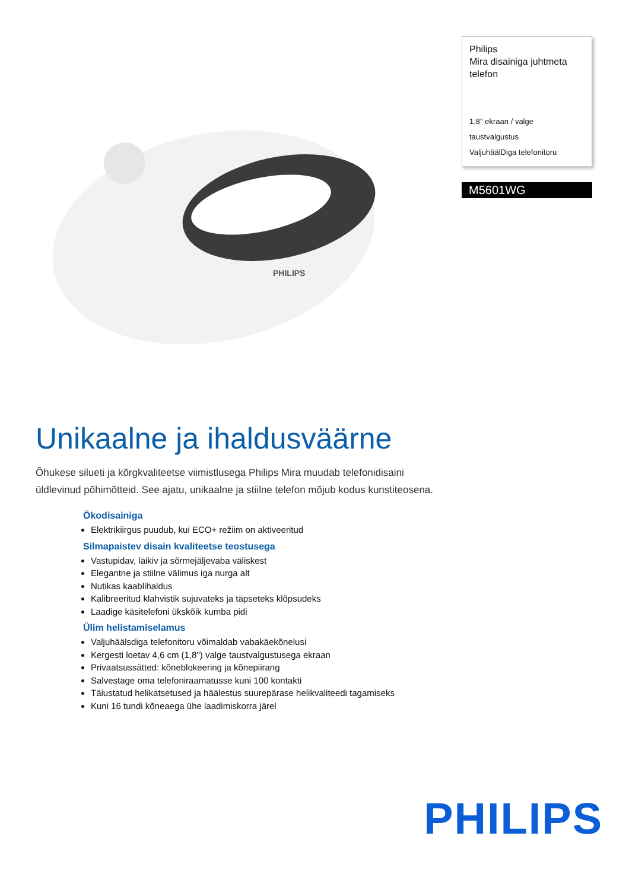PHILIPS
Philips
Mira disainiga juhtmeta telefon
1,8" ekraan / valge taustvalgustus
ValjuhäälDiga telefonitoru
M5601WG
Unikaalne ja ihaldusväärne
Õhukese silueti ja kõrgkvaliteetse viimistlusega Philips Mira muudab telefonidisaini üldlevinud põhimõtteid. See ajatu, unikaalne ja stiilne telefon mõjub kodus kunstiteosena.
Ökodisainiga
Elektrikiirgus puudub, kui ECO+ režiim on aktiveeritud
Silmapaistev disain kvaliteetse teostusega
Vastupidav, läikiv ja sõrmejäljevaba väliskest
Elegantne ja stiilne välimus iga nurga alt
Nutikas kaablihaldus
Kalibreeritud klahvistik sujuvateks ja täpseteks klõpsudeks
Laadige käsitelefoni ükskõik kumba pidi
Ülim helistamiselamus
Valjuhäälsdiga telefonitoru võimaldab vabakäekõnelusi
Kergesti loetav 4,6 cm (1,8") valge taustvalgustusega ekraan
Privaatsussätted: kõneblokeering ja kõnepiirang
Salvestage oma telefoniraamatusse kuni 100 kontakti
Täiustatud helikatsetused ja häälestus suurepärase helikvaliteedi tagamiseks
Kuni 16 tundi kõneaega ühe laadimiskorra järel
PHILIPS